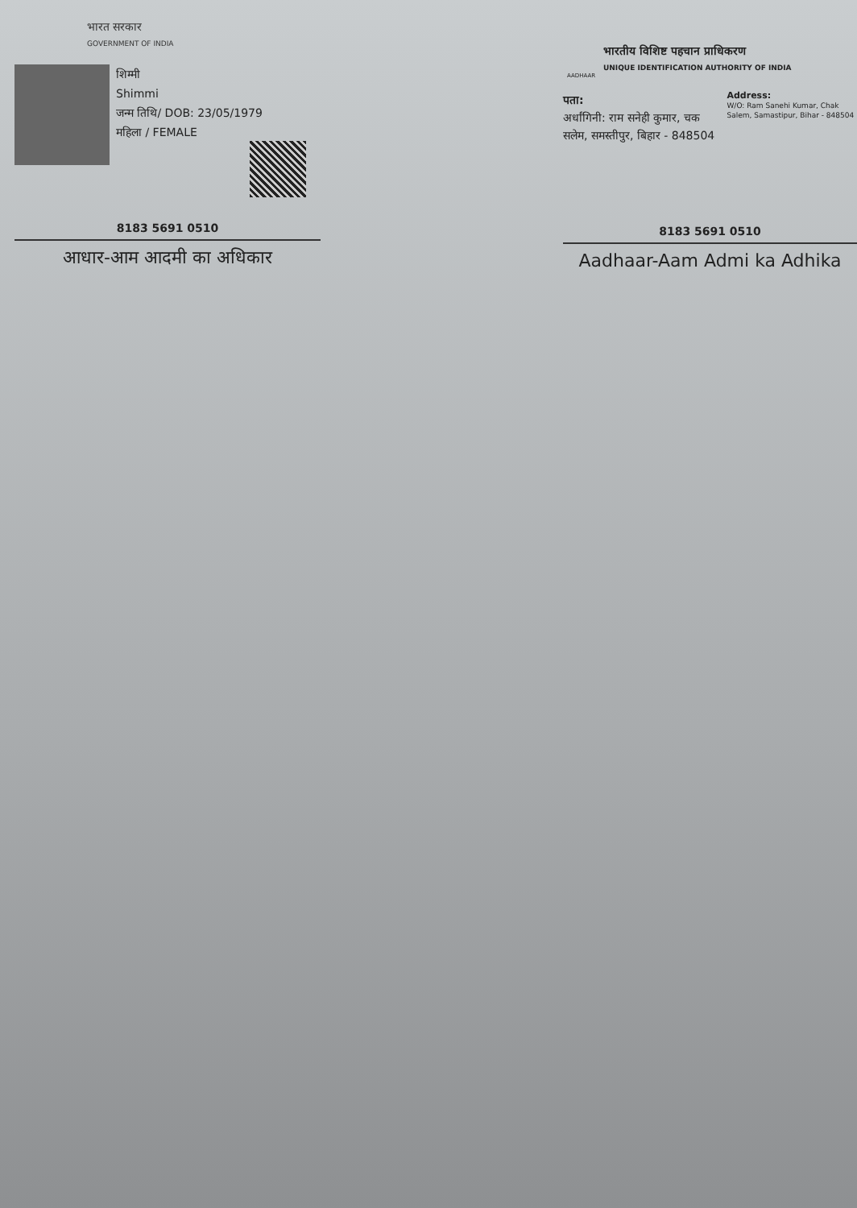भारत सरकार
GOVERNMENT OF INDIA
शिम्मी
Shimmi
जन्म तिथि/ DOB: 23/05/1979
महिला / FEMALE
8183 5691 0510
आधार-आम आदमी का अधिकार
भारतीय विशिष्ट पहचान प्राधिकरण
UNIQUE IDENTIFICATION AUTHORITY OF INDIA
AADHAAR
पता:
अर्धांगिनी: राम सनेही कुमार, चक सलेम, समस्तीपुर, बिहार - 848504
Address:
W/O: Ram Sanehi Kumar, Chak Salem, Samastipur, Bihar - 848504
8183 5691 0510
Aadhaar-Aam Admi ka Adhika